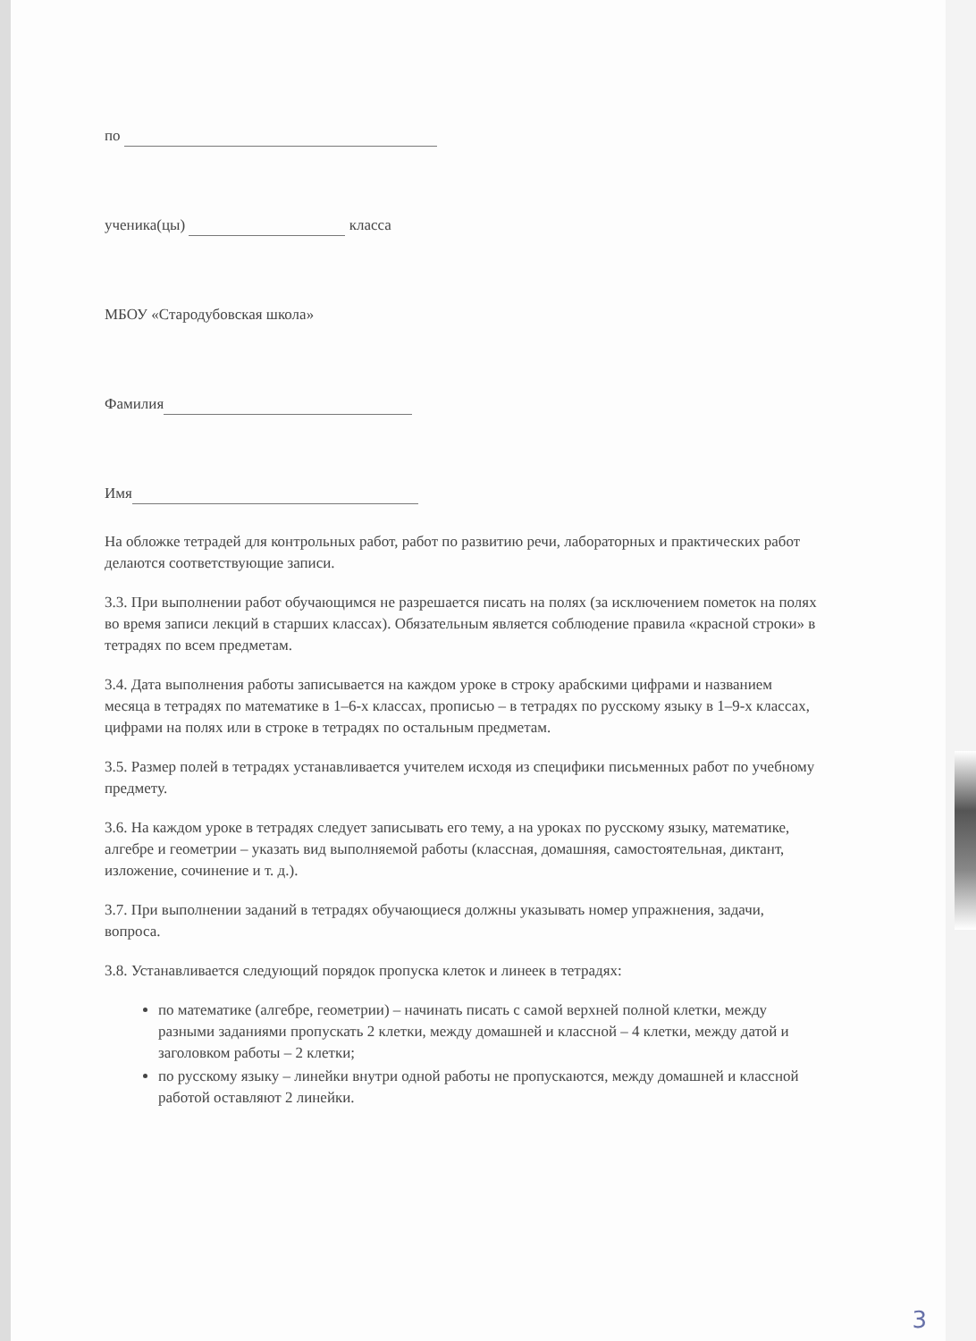по
ученика(цы) класса
МБОУ «Стародубовская школа»
Фамилия
Имя
На обложке тетрадей для контрольных работ, работ по развитию речи, лабораторных и практических работ делаются соответствующие записи.
3.3. При выполнении работ обучающимся не разрешается писать на полях (за исключением пометок на полях во время записи лекций в старших классах). Обязательным является соблюдение правила «красной строки» в тетрадях по всем предметам.
3.4. Дата выполнения работы записывается на каждом уроке в строку арабскими цифрами и названием месяца в тетрадях по математике в 1–6-х классах, прописью – в тетрадях по русскому языку в 1–9-х классах, цифрами на полях или в строке в тетрадях по остальным предметам.
3.5. Размер полей в тетрадях устанавливается учителем исходя из специфики письменных работ по учебному предмету.
3.6. На каждом уроке в тетрадях следует записывать его тему, а на уроках по русскому языку, математике, алгебре и геометрии – указать вид выполняемой работы (классная, домашняя, самостоятельная, диктант, изложение, сочинение и т. д.).
3.7. При выполнении заданий в тетрадях обучающиеся должны указывать номер упражнения, задачи, вопроса.
3.8. Устанавливается следующий порядок пропуска клеток и линеек в тетрадях:
по математике (алгебре, геометрии) – начинать писать с самой верхней полной клетки, между разными заданиями пропускать 2 клетки, между домашней и классной – 4 клетки, между датой и заголовком работы – 2 клетки;
по русскому языку – линейки внутри одной работы не пропускаются, между домашней и классной работой оставляют 2 линейки.
3